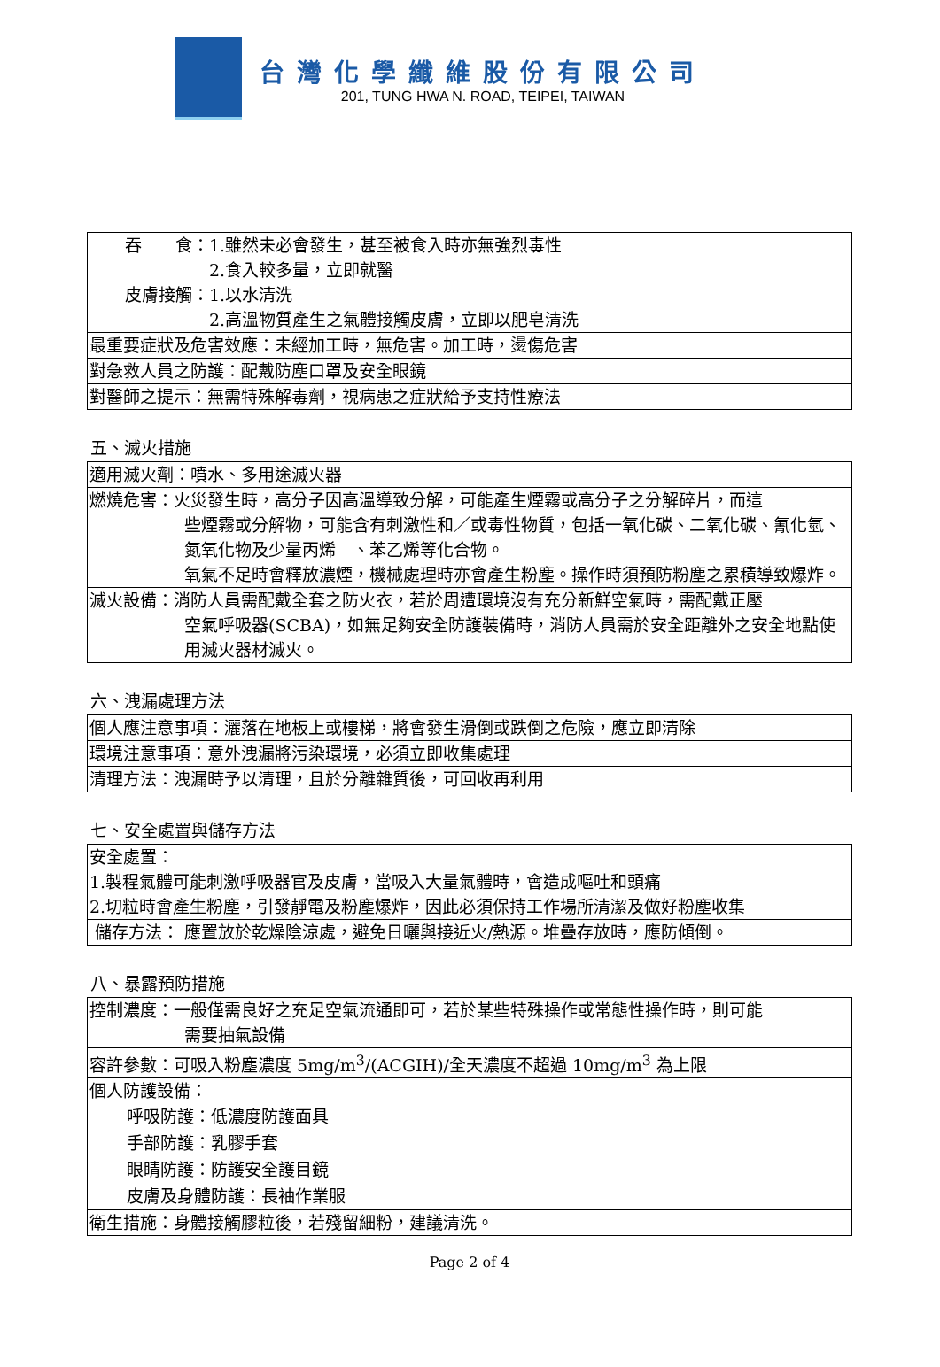台灣化學纖維股份有限公司
201, TUNG HWA N. ROAD, TEIPEI, TAIWAN
| 吞 食：1.雖然未必會發生，甚至被食入時亦無強烈毒性 2.食入較多量，立即就醫 皮膚接觸：1.以水清洗 2.高溫物質產生之氣體接觸皮膚，立即以肥皂清洗 |
| 最重要症狀及危害效應：未經加工時，無危害。加工時，燙傷危害 |
| 對急救人員之防護：配戴防塵口罩及安全眼鏡 |
| 對醫師之提示：無需特殊解毒劑，視病患之症狀給予支持性療法 |
五、滅火措施
| 適用滅火劑：噴水、多用途滅火器 |
| 燃燒危害：火災發生時，高分子因高溫導致分解，可能產生煙霧或高分子之分解碎片，而這 些煙霧或分解物，可能含有刺激性和／或毒性物質，包括一氧化碳、二氧化碳、氰化氫、氮氧化物及少量丙烯 、苯乙烯等化合物。 氧氣不足時會釋放濃煙，機械處理時亦會產生粉塵。操作時須預防粉塵之累積導致爆炸。 |
| 滅火設備：消防人員需配戴全套之防火衣，若於周遭環境沒有充分新鮮空氣時，需配戴正壓 空氣呼吸器(SCBA)，如無足夠安全防護裝備時，消防人員需於安全距離外之安全地點使用滅火器材滅火。 |
六、洩漏處理方法
| 個人應注意事項：灑落在地板上或樓梯，將會發生滑倒或跌倒之危險，應立即清除 |
| 環境注意事項：意外洩漏將污染環境，必須立即收集處理 |
| 清理方法：洩漏時予以清理，且於分離雜質後，可回收再利用 |
七、安全處置與儲存方法
| 安全處置： 1.製程氣體可能刺激呼吸器官及皮膚，當吸入大量氣體時，會造成嘔吐和頭痛 2.切粒時會產生粉塵，引發靜電及粉塵爆炸，因此必須保持工作場所清潔及做好粉塵收集 |
| 儲存方法： 應置放於乾燥陰涼處，避免日曬與接近火/熱源。堆疊存放時，應防傾倒。 |
八、暴露預防措施
| 控制濃度：一般僅需良好之充足空氣流通即可，若於某些特殊操作或常態性操作時，則可能 需要抽氣設備 |
| 容許參數：可吸入粉塵濃度 5mg/m<sup>3</sup>/(ACGIH)/全天濃度不超過 10mg/m<sup>3</sup> 為上限 |
| 個人防護設備： 呼吸防護：低濃度防護面具 手部防護：乳膠手套 眼睛防護：防護安全護目鏡 皮膚及身體防護：長袖作業服 |
| 衛生措施：身體接觸膠粒後，若殘留細粉，建議清洗。 |
Page 2 of 4